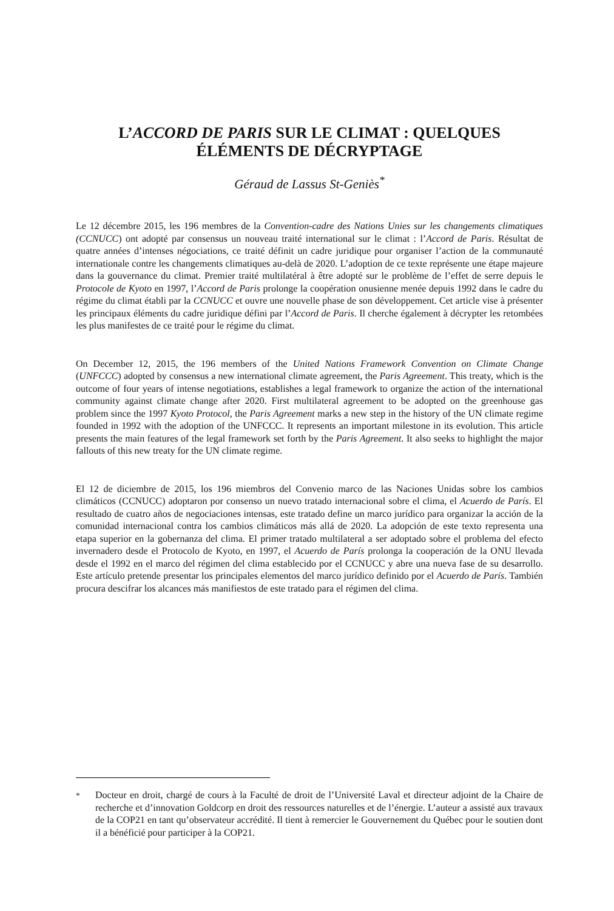L’ACCORD DE PARIS SUR LE CLIMAT : QUELQUES ÉLÉMENTS DE DÉCRYPTAGE
Géraud de Lassus St-Geniès<sup>*</sup>
Le 12 décembre 2015, les 196 membres de la Convention-cadre des Nations Unies sur les changements climatiques (CCNUCC) ont adopté par consensus un nouveau traité international sur le climat : l’Accord de Paris. Résultat de quatre années d’intenses négociations, ce traité définit un cadre juridique pour organiser l’action de la communauté internationale contre les changements climatiques au-delà de 2020. L’adoption de ce texte représente une étape majeure dans la gouvernance du climat. Premier traité multilatéral à être adopté sur le problème de l’effet de serre depuis le Protocole de Kyoto en 1997, l’Accord de Paris prolonge la coopération onusienne menée depuis 1992 dans le cadre du régime du climat établi par la CCNUCC et ouvre une nouvelle phase de son développement. Cet article vise à présenter les principaux éléments du cadre juridique défini par l’Accord de Paris. Il cherche également à décrypter les retombées les plus manifestes de ce traité pour le régime du climat.
On December 12, 2015, the 196 members of the United Nations Framework Convention on Climate Change (UNFCCC) adopted by consensus a new international climate agreement, the Paris Agreement. This treaty, which is the outcome of four years of intense negotiations, establishes a legal framework to organize the action of the international community against climate change after 2020. First multilateral agreement to be adopted on the greenhouse gas problem since the 1997 Kyoto Protocol, the Paris Agreement marks a new step in the history of the UN climate regime founded in 1992 with the adoption of the UNFCCC. It represents an important milestone in its evolution. This article presents the main features of the legal framework set forth by the Paris Agreement. It also seeks to highlight the major fallouts of this new treaty for the UN climate regime.
El 12 de diciembre de 2015, los 196 miembros del Convenio marco de las Naciones Unidas sobre los cambios climáticos (CCNUCC) adoptaron por consenso un nuevo tratado internacional sobre el clima, el Acuerdo de París. El resultado de cuatro años de negociaciones intensas, este tratado define un marco jurídico para organizar la acción de la comunidad internacional contra los cambios climáticos más allá de 2020. La adopción de este texto representa una etapa superior en la gobernanza del clima. El primer tratado multilateral a ser adoptado sobre el problema del efecto invernadero desde el Protocolo de Kyoto, en 1997, el Acuerdo de París prolonga la cooperación de la ONU llevada desde el 1992 en el marco del régimen del clima establecido por el CCNUCC y abre una nueva fase de su desarrollo. Este artículo pretende presentar los principales elementos del marco jurídico definido por el Acuerdo de París. También procura descifrar los alcances más manifiestos de este tratado para el régimen del clima.
<sup>*</sup>
Docteur en droit, chargé de cours à la Faculté de droit de l’Université Laval et directeur adjoint de la Chaire de recherche et d’innovation Goldcorp en droit des ressources naturelles et de l’énergie. L’auteur a assisté aux travaux de la COP21 en tant qu’observateur accrédité. Il tient à remercier le Gouvernement du Québec pour le soutien dont il a bénéficié pour participer à la COP21.